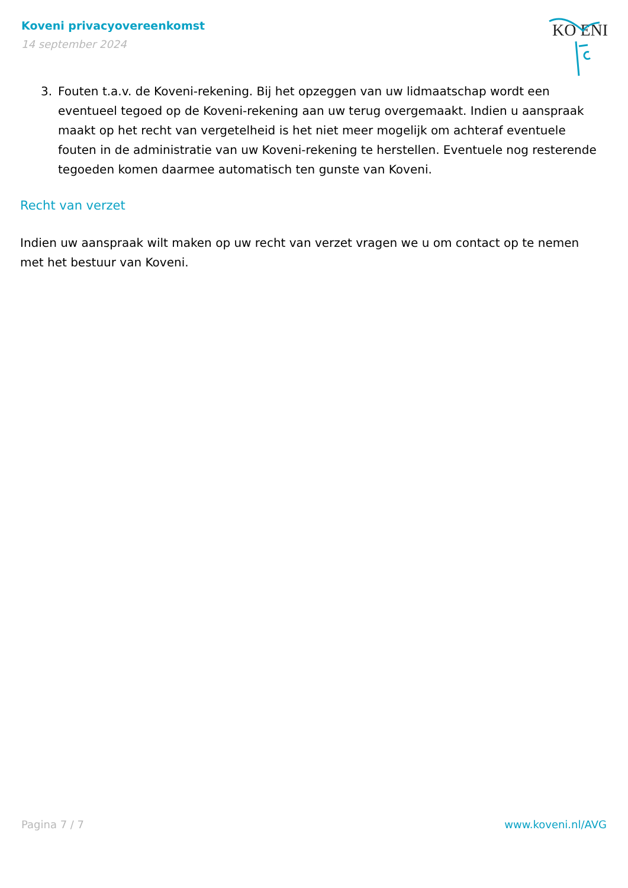Koveni privacyovereenkomst
14 september 2024
KO ENI
3. Fouten t.a.v. de Koveni-rekening. Bij het opzeggen van uw lidmaatschap wordt een eventueel tegoed op de Koveni-rekening aan uw terug overgemaakt. Indien u aanspraak maakt op het recht van vergetelheid is het niet meer mogelijk om achteraf eventuele fouten in de administratie van uw Koveni-rekening te herstellen. Eventuele nog resterende tegoeden komen daarmee automatisch ten gunste van Koveni.
Recht van verzet
Indien uw aanspraak wilt maken op uw recht van verzet vragen we u om contact op te nemen met het bestuur van Koveni.
Pagina 7 / 7 www.koveni.nl/AVG